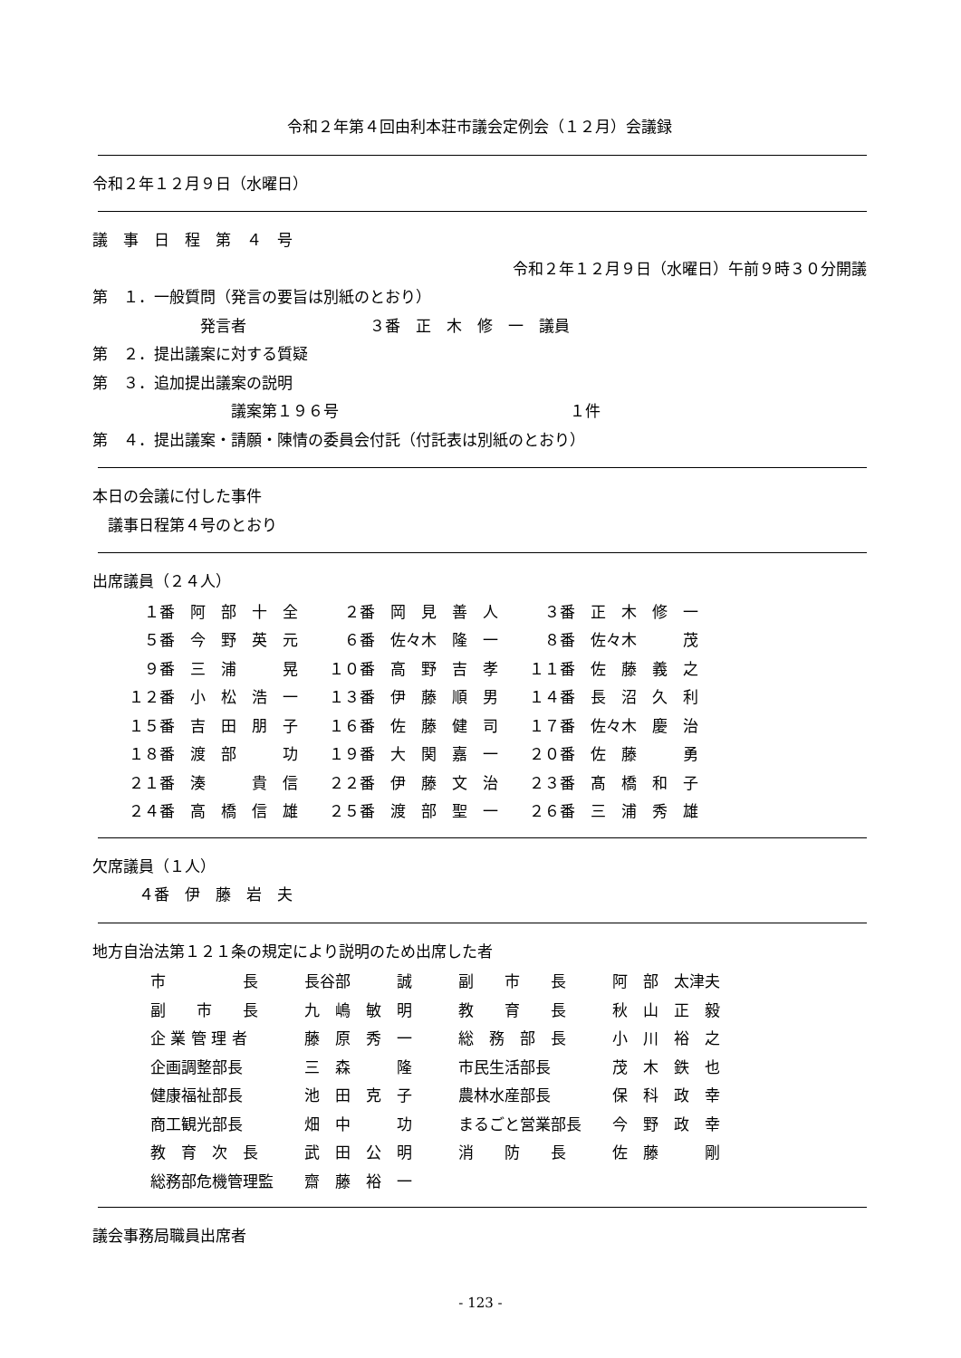令和２年第４回由利本荘市議会定例会（１２月）会議録
令和２年１２月９日（水曜日）
議　事　日　程　第　４　号
令和２年１２月９日（水曜日）午前９時３０分開議
第　１．一般質問（発言の要旨は別紙のとおり）
　　　　　　　発言者　　　　　　　　３番　正　木　修　一　議員
第　２．提出議案に対する質疑
第　３．追加提出議案の説明
　　　　　　　　　議案第１９６号　　　　　　　　　　　　　　　１件
第　４．提出議案・請願・陳情の委員会付託（付託表は別紙のとおり）
本日の会議に付した事件
　議事日程第４号のとおり
出席議員（２４人）
| １番 阿 部 十 全 | ２番 岡 見 善 人 | ３番 正 木 修 一 |
| ５番 今 野 英 元 | ６番 佐々木 隆 一 | ８番 佐々木 茂 |
| ９番 三 浦 晃 | １０番 高 野 吉 孝 | １１番 佐 藤 義 之 |
| １２番 小 松 浩 一 | １３番 伊 藤 順 男 | １４番 長 沼 久 利 |
| １５番 吉 田 朋 子 | １６番 佐 藤 健 司 | １７番 佐々木 慶 治 |
| １８番 渡 部 功 | １９番 大 関 嘉 一 | ２０番 佐 藤 勇 |
| ２１番 湊 貴 信 | ２２番 伊 藤 文 治 | ２３番 髙 橋 和 子 |
| ２４番 高 橋 信 雄 | ２５番 渡 部 聖 一 | ２６番 三 浦 秀 雄 |
欠席議員（１人）
　　　４番　伊　藤　岩　夫
地方自治法第１２１条の規定により説明のため出席した者
| 市 長 | 長谷部 誠 | 副 市 長 | 阿 部 太津夫 |
| 副 市 長 | 九 嶋 敏 明 | 教 育 長 | 秋 山 正 毅 |
| 企 業 管 理 者 | 藤 原 秀 一 | 総 務 部 長 | 小 川 裕 之 |
| 企画調整部長 | 三 森 隆 | 市民生活部長 | 茂 木 鉄 也 |
| 健康福祉部長 | 池 田 克 子 | 農林水産部長 | 保 科 政 幸 |
| 商工観光部長 | 畑 中 功 | まるごと営業部長 | 今 野 政 幸 |
| 教 育 次 長 | 武 田 公 明 | 消 防 長 | 佐 藤 剛 |
| 総務部危機管理監 | 齋 藤 裕 一 | | |
議会事務局職員出席者
- 123 -